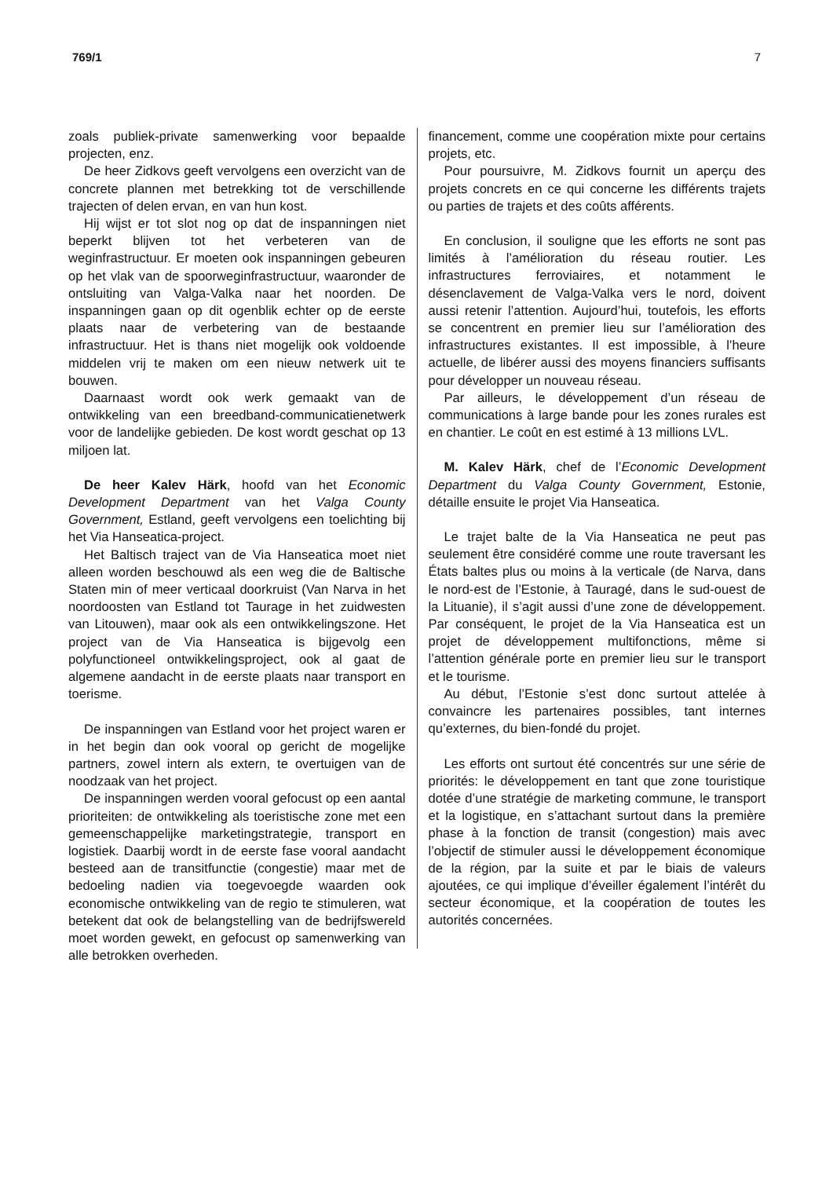769/1 7
zoals publiek-private samenwerking voor bepaalde projecten, enz.
De heer Zidkovs geeft vervolgens een overzicht van de concrete plannen met betrekking tot de verschillende trajecten of delen ervan, en van hun kost.
Hij wijst er tot slot nog op dat de inspanningen niet beperkt blijven tot het verbeteren van de weginfrastructuur. Er moeten ook inspanningen gebeuren op het vlak van de spoorweginfrastructuur, waaronder de ontsluiting van Valga-Valka naar het noorden. De inspanningen gaan op dit ogenblik echter op de eerste plaats naar de verbetering van de bestaande infrastructuur. Het is thans niet mogelijk ook voldoende middelen vrij te maken om een nieuw netwerk uit te bouwen.
Daarnaast wordt ook werk gemaakt van de ontwikkeling van een breedband-communicatienetwerk voor de landelijke gebieden. De kost wordt geschat op 13 miljoen lat.
De heer Kalev Härk, hoofd van het Economic Development Department van het Valga County Government, Estland, geeft vervolgens een toelichting bij het Via Hanseatica-project.
Het Baltisch traject van de Via Hanseatica moet niet alleen worden beschouwd als een weg die de Baltische Staten min of meer verticaal doorkruist (Van Narva in het noordoosten van Estland tot Taurage in het zuidwesten van Litouwen), maar ook als een ontwikkelingszone. Het project van de Via Hanseatica is bijgevolg een polyfunctioneel ontwikkelingsproject, ook al gaat de algemene aandacht in de eerste plaats naar transport en toerisme.
De inspanningen van Estland voor het project waren er in het begin dan ook vooral op gericht de mogelijke partners, zowel intern als extern, te overtuigen van de noodzaak van het project.
De inspanningen werden vooral gefocust op een aantal prioriteiten: de ontwikkeling als toeristische zone met een gemeenschappelijke marketingstrategie, transport en logistiek. Daarbij wordt in de eerste fase vooral aandacht besteed aan de transitfunctie (congestie) maar met de bedoeling nadien via toegevoegde waarden ook economische ontwikkeling van de regio te stimuleren, wat betekent dat ook de belangstelling van de bedrijfswereld moet worden gewekt, en gefocust op samenwerking van alle betrokken overheden.
financement, comme une coopération mixte pour certains projets, etc.
Pour poursuivre, M. Zidkovs fournit un aperçu des projets concrets en ce qui concerne les différents trajets ou parties de trajets et des coûts afférents.
En conclusion, il souligne que les efforts ne sont pas limités à l’amélioration du réseau routier. Les infrastructures ferroviaires, et notamment le désenclavement de Valga-Valka vers le nord, doivent aussi retenir l’attention. Aujourd’hui, toutefois, les efforts se concentrent en premier lieu sur l’amélioration des infrastructures existantes. Il est impossible, à l’heure actuelle, de libérer aussi des moyens financiers suffisants pour développer un nouveau réseau.
Par ailleurs, le développement d’un réseau de communications à large bande pour les zones rurales est en chantier. Le coût en est estimé à 13 millions LVL.
M. Kalev Härk, chef de l’Economic Development Department du Valga County Government, Estonie, détaille ensuite le projet Via Hanseatica.
Le trajet balte de la Via Hanseatica ne peut pas seulement être considéré comme une route traversant les États baltes plus ou moins à la verticale (de Narva, dans le nord-est de l’Estonie, à Tauragé, dans le sud-ouest de la Lituanie), il s’agit aussi d’une zone de développement. Par conséquent, le projet de la Via Hanseatica est un projet de développement multifonctions, même si l’attention générale porte en premier lieu sur le transport et le tourisme.
Au début, l’Estonie s’est donc surtout attelée à convaincre les partenaires possibles, tant internes qu’externes, du bien-fondé du projet.
Les efforts ont surtout été concentrés sur une série de priorités: le développement en tant que zone touristique dotée d’une stratégie de marketing commune, le transport et la logistique, en s’attachant surtout dans la première phase à la fonction de transit (congestion) mais avec l’objectif de stimuler aussi le développement économique de la région, par la suite et par le biais de valeurs ajoutées, ce qui implique d’éveiller également l’intérêt du secteur économique, et la coopération de toutes les autorités concernées.